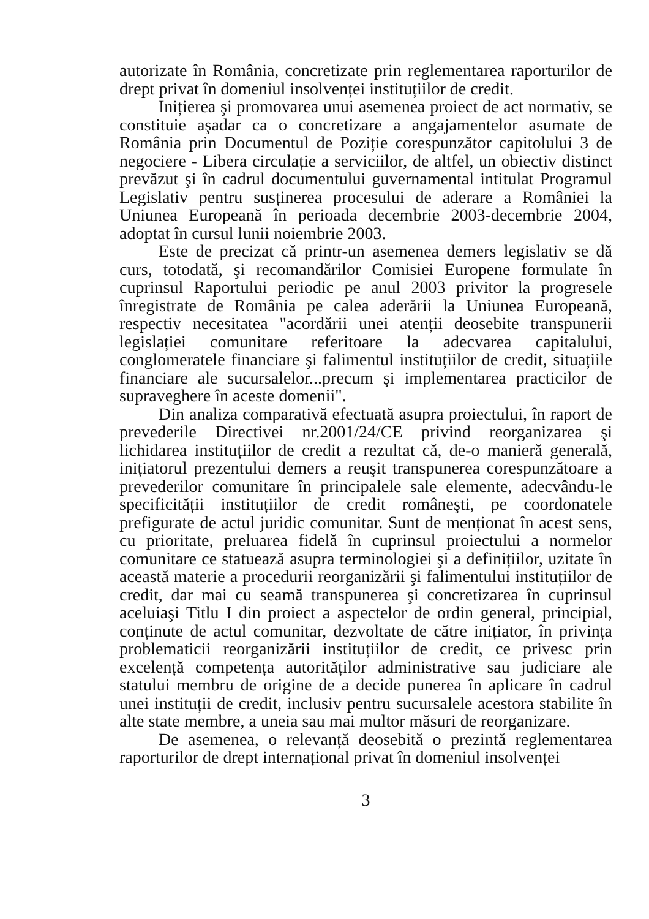autorizate în România, concretizate prin reglementarea raporturilor de drept privat în domeniul insolvenței instituțiilor de credit.
Inițierea şi promovarea unui asemenea proiect de act normativ, se constituie aşadar ca o concretizare a angajamentelor asumate de România prin Documentul de Poziție corespunzător capitolului 3 de negociere - Libera circulație a serviciilor, de altfel, un obiectiv distinct prevăzut şi în cadrul documentului guvernamental intitulat Programul Legislativ pentru susținerea procesului de aderare a României la Uniunea Europeană în perioada decembrie 2003-decembrie 2004, adoptat în cursul lunii noiembrie 2003.
Este de precizat că printr-un asemenea demers legislativ se dă curs, totodată, şi recomandărilor Comisiei Europene formulate în cuprinsul Raportului periodic pe anul 2003 privitor la progresele înregistrate de România pe calea aderării la Uniunea Europeană, respectiv necesitatea "acordării unei atenții deosebite transpunerii legislației comunitare referitoare la adecvarea capitalului, conglomeratele financiare şi falimentul instituțiilor de credit, situațiile financiare ale sucursalelor...precum şi implementarea practicilor de supraveghere în aceste domenii".
Din analiza comparativă efectuată asupra proiectului, în raport de prevederile Directivei nr.2001/24/CE privind reorganizarea şi lichidarea instituțiilor de credit a rezultat că, de-o manieră generală, inițiatorul prezentului demers a reuşit transpunerea corespunzătoare a prevederilor comunitare în principalele sale elemente, adecvându-le specificității instituțiilor de credit româneşti, pe coordonatele prefigurate de actul juridic comunitar. Sunt de menționat în acest sens, cu prioritate, preluarea fidelă în cuprinsul proiectului a normelor comunitare ce statuează asupra terminologiei şi a definițiilor, uzitate în această materie a procedurii reorganizării şi falimentului instituțiilor de credit, dar mai cu seamă transpunerea şi concretizarea în cuprinsul aceluiaşi Titlu I din proiect a aspectelor de ordin general, principial, conținute de actul comunitar, dezvoltate de către inițiator, în privința problematicii reorganizării instituțiilor de credit, ce privesc prin excelență competența autorităților administrative sau judiciare ale statului membru de origine de a decide punerea în aplicare în cadrul unei instituții de credit, inclusiv pentru sucursalele acestora stabilite în alte state membre, a uneia sau mai multor măsuri de reorganizare.
De asemenea, o relevanță deosebită o prezintă reglementarea raporturilor de drept internațional privat în domeniul insolvenței
3